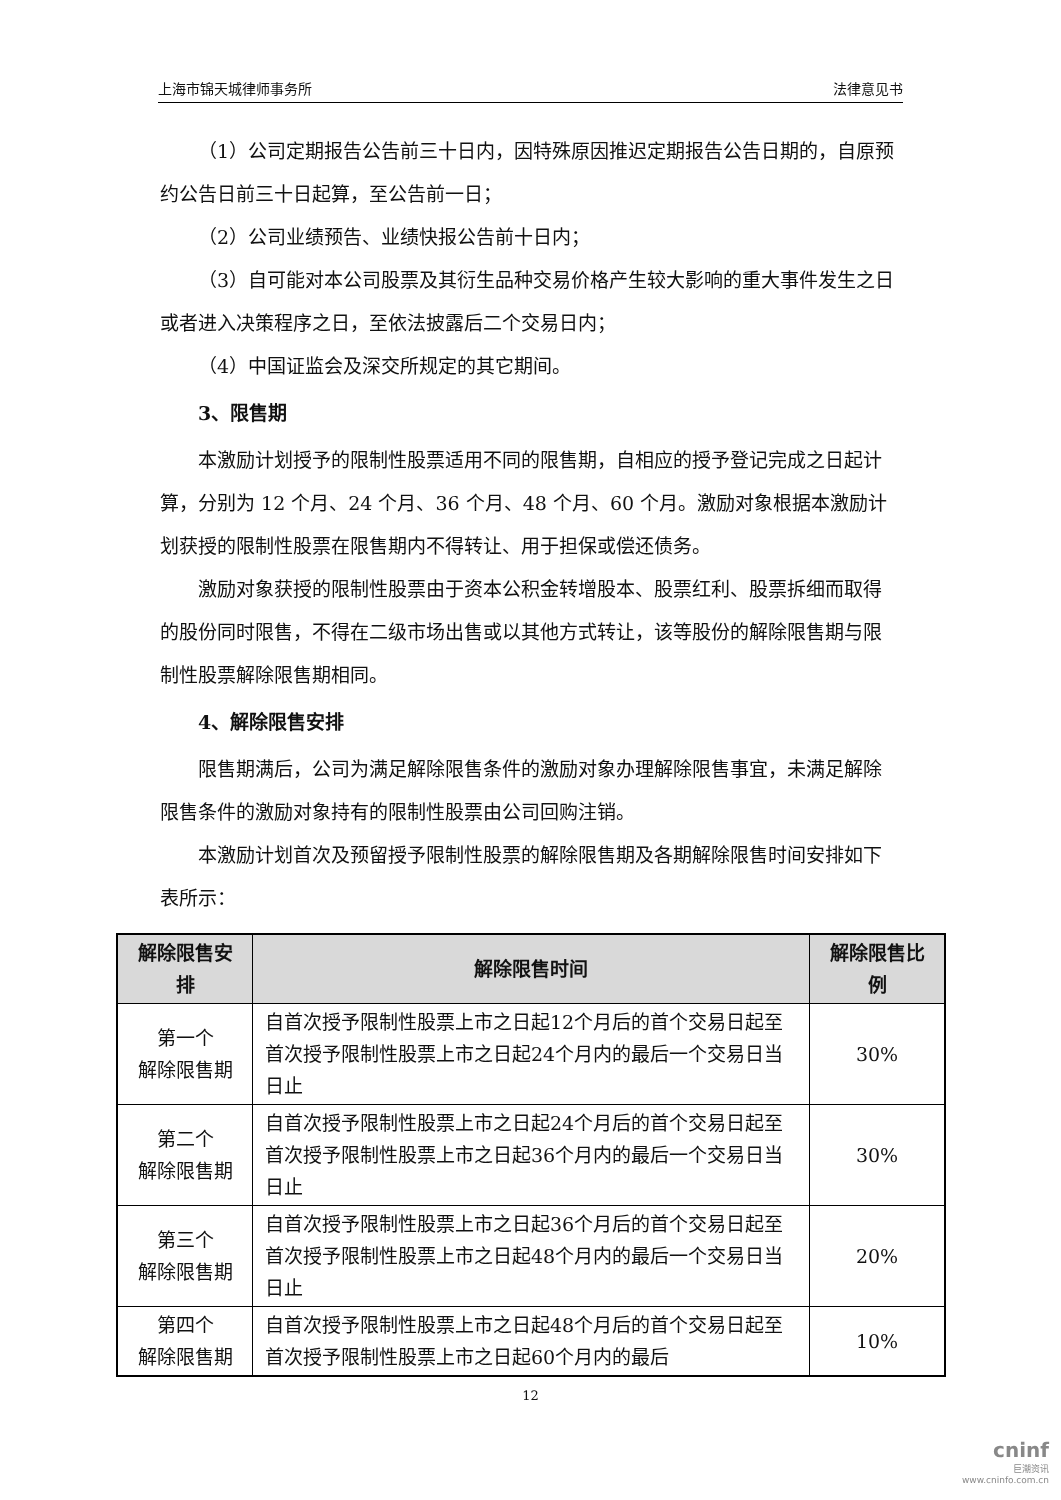上海市锦天城律师事务所 法律意见书
（1）公司定期报告公告前三十日内，因特殊原因推迟定期报告公告日期的，自原预约公告日前三十日起算，至公告前一日；
（2）公司业绩预告、业绩快报公告前十日内；
（3）自可能对本公司股票及其衍生品种交易价格产生较大影响的重大事件发生之日或者进入决策程序之日，至依法披露后二个交易日内；
（4）中国证监会及深交所规定的其它期间。
3、限售期
本激励计划授予的限制性股票适用不同的限售期，自相应的授予登记完成之日起计算，分别为 12 个月、24 个月、36 个月、48 个月、60 个月。激励对象根据本激励计划获授的限制性股票在限售期内不得转让、用于担保或偿还债务。
激励对象获授的限制性股票由于资本公积金转增股本、股票红利、股票拆细而取得的股份同时限售，不得在二级市场出售或以其他方式转让，该等股份的解除限售期与限制性股票解除限售期相同。
4、解除限售安排
限售期满后，公司为满足解除限售条件的激励对象办理解除限售事宜，未满足解除限售条件的激励对象持有的限制性股票由公司回购注销。
本激励计划首次及预留授予限制性股票的解除限售期及各期解除限售时间安排如下表所示：
| 解除限售安排 | 解除限售时间 | 解除限售比例 |
| --- | --- | --- |
| 第一个 解除限售期 | 自首次授予限制性股票上市之日起12个月后的首个交易日起至首次授予限制性股票上市之日起24个月内的最后一个交易日当日止 | 30% |
| 第二个 解除限售期 | 自首次授予限制性股票上市之日起24个月后的首个交易日起至首次授予限制性股票上市之日起36个月内的最后一个交易日当日止 | 30% |
| 第三个 解除限售期 | 自首次授予限制性股票上市之日起36个月后的首个交易日起至首次授予限制性股票上市之日起48个月内的最后一个交易日当日止 | 20% |
| 第四个 解除限售期 | 自首次授予限制性股票上市之日起48个月后的首个交易日起至首次授予限制性股票上市之日起60个月内的最后 | 10% |
12
cninf
巨潮资讯
www.cninfo.com.cn